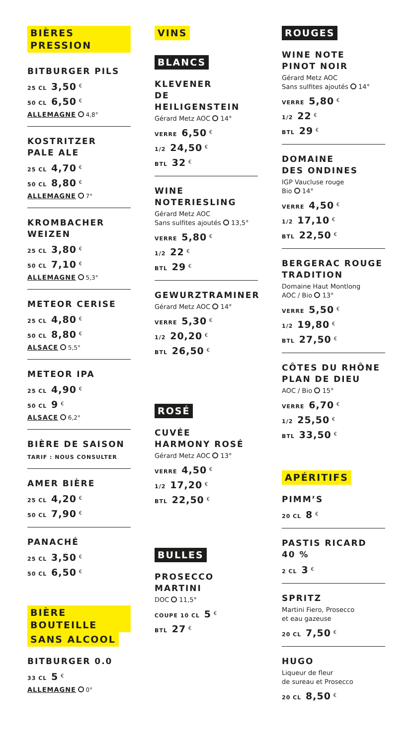BIÈRES PRESSION
BITBURGER PILS
25 CL 3,50 <sup>€</sup>
50 CL 6,50 <sup>€</sup>
ALLEMAGNE 4,8°
KOSTRITZER
PALE ALE
25 CL 4,70 <sup>€</sup>
50 CL 8,80 <sup>€</sup>
ALLEMAGNE 7°
KROMBACHER
WEIZEN
25 CL 3,80 <sup>€</sup>
50 CL 7,10 <sup>€</sup>
ALLEMAGNE 5,3°
METEOR CERISE
25 CL 4,80 <sup>€</sup>
50 CL 8,80 <sup>€</sup>
ALSACE 5,5°
METEOR IPA
25 CL 4,90 <sup>€</sup>
50 CL 9 <sup>€</sup>
ALSACE 6,2°
BIÈRE DE SAISON
TARIF : NOUS CONSULTER
AMER BIÈRE
25 CL 4,20 <sup>€</sup>
50 CL 7,90 <sup>€</sup>
PANACHÉ
25 CL 3,50 <sup>€</sup>
50 CL 6,50 <sup>€</sup>
BIÈRE BOUTEILLE
SANS ALCOOL
BITBURGER 0.0
33 CL 5 <sup>€</sup>
ALLEMAGNE 0°
VINS
BLANCS
KLEVENER
DE HEILIGENSTEIN
Gérard Metz AOC 14°
VERRE 6,50 <sup>€</sup>
1/2 24,50 <sup>€</sup>
BTL 32 <sup>€</sup>
WINE NOTERIESLING
Gérard Metz AOC
Sans sulfites ajoutés 13,5°
VERRE 5,80 <sup>€</sup>
1/2 22 <sup>€</sup>
BTL 29 <sup>€</sup>
GEWURZTRAMINER
Gérard Metz AOC 14°
VERRE 5,30 <sup>€</sup>
1/2 20,20 <sup>€</sup>
BTL 26,50 <sup>€</sup>
ROSÉ
CUVÉE
HARMONY ROSÉ
Gérard Metz AOC 13°
VERRE 4,50 <sup>€</sup>
1/2 17,20 <sup>€</sup>
BTL 22,50 <sup>€</sup>
BULLES
PROSECCO
MARTINI
DOC 11,5°
COUPE 10 CL 5 <sup>€</sup>
BTL 27 <sup>€</sup>
ROUGES
WINE NOTE
PINOT NOIR
Gérard Metz AOC
Sans sulfites ajoutés 14°
VERRE 5,80 <sup>€</sup>
1/2 22 <sup>€</sup>
BTL 29 <sup>€</sup>
DOMAINE
DES ONDINES
IGP Vaucluse rouge
Bio 14°
VERRE 4,50 <sup>€</sup>
1/2 17,10 <sup>€</sup>
BTL 22,50 <sup>€</sup>
BERGERAC ROUGE
TRADITION
Domaine Haut Montlong
AOC / Bio 13°
VERRE 5,50 <sup>€</sup>
1/2 19,80 <sup>€</sup>
BTL 27,50 <sup>€</sup>
CÔTES DU RHÔNE
PLAN DE DIEU
AOC / Bio 15°
VERRE 6,70 <sup>€</sup>
1/2 25,50 <sup>€</sup>
BTL 33,50 <sup>€</sup>
APÉRITIFS
PIMM’S
20 CL 8 <sup>€</sup>
PASTIS RICARD
40 %
2 CL 3 <sup>€</sup>
SPRITZ
Martini Fiero, Prosecco
et eau gazeuse
20 CL 7,50 <sup>€</sup>
HUGO
Liqueur de fleur
de sureau et Prosecco
20 CL 8,50 <sup>€</sup>